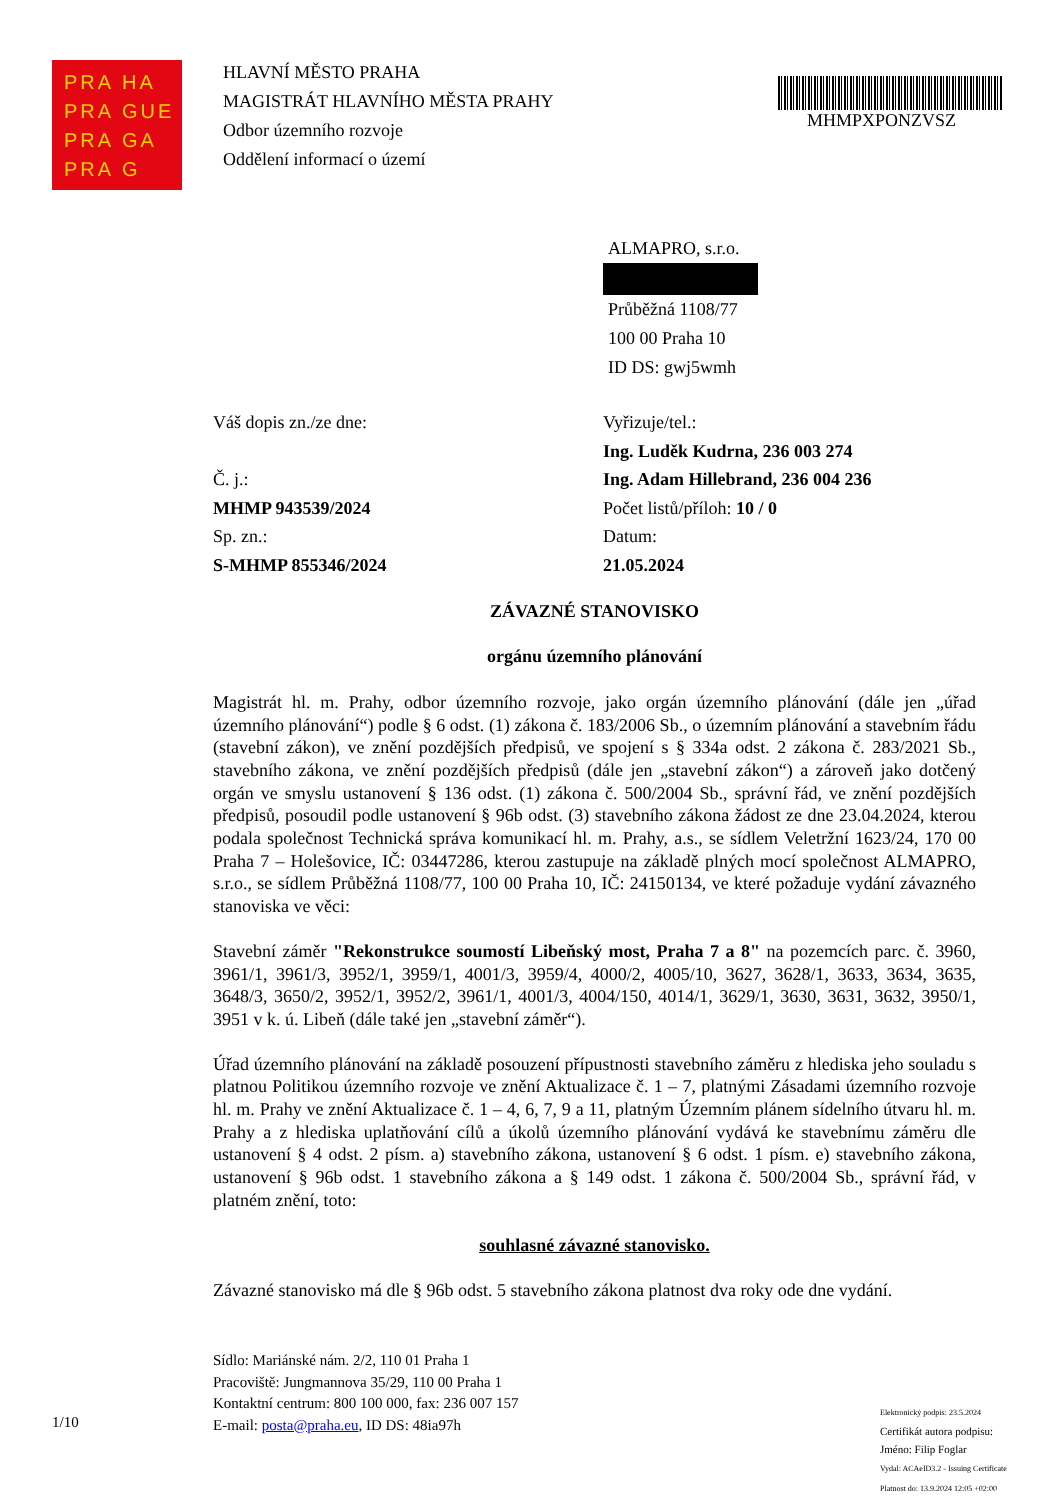PRA HA
PRA GUE
PRA GA
PRA G
HLAVNÍ MĚSTO PRAHA
MAGISTRÁT HLAVNÍHO MĚSTA PRAHY
Odbor územního rozvoje
Oddělení informací o území
MHMPXPONZVSZ
ALMAPRO, s.r.o.
Průběžná 1108/77
100 00 Praha 10
ID DS: gwj5wmh
Váš dopis zn./ze dne:
Č. j.:
MHMP 943539/2024
Sp. zn.:
S-MHMP 855346/2024
Vyřizuje/tel.:
Ing. Luděk Kudrna, 236 003 274
Ing. Adam Hillebrand, 236 004 236
Počet listů/příloh: 10 / 0
Datum:
21.05.2024
ZÁVAZNÉ STANOVISKO
orgánu územního plánování
Magistrát hl. m. Prahy, odbor územního rozvoje, jako orgán územního plánování (dále jen „úřad územního plánování“) podle § 6 odst. (1) zákona č. 183/2006 Sb., o územním plánování a stavebním řádu (stavební zákon), ve znění pozdějších předpisů, ve spojení s § 334a odst. 2 zákona č. 283/2021 Sb., stavebního zákona, ve znění pozdějších předpisů (dále jen „stavební zákon“) a zároveň jako dotčený orgán ve smyslu ustanovení § 136 odst. (1) zákona č. 500/2004 Sb., správní řád, ve znění pozdějších předpisů, posoudil podle ustanovení § 96b odst. (3) stavebního zákona žádost ze dne 23.04.2024, kterou podala společnost Technická správa komunikací hl. m. Prahy, a.s., se sídlem Veletržní 1623/24, 170 00 Praha 7 – Holešovice, IČ: 03447286, kterou zastupuje na základě plných mocí společnost ALMAPRO, s.r.o., se sídlem Průběžná 1108/77, 100 00 Praha 10, IČ: 24150134, ve které požaduje vydání závazného stanoviska ve věci:
Stavební záměr "Rekonstrukce soumostí Libeňský most, Praha 7 a 8" na pozemcích parc. č. 3960, 3961/1, 3961/3, 3952/1, 3959/1, 4001/3, 3959/4, 4000/2, 4005/10, 3627, 3628/1, 3633, 3634, 3635, 3648/3, 3650/2, 3952/1, 3952/2, 3961/1, 4001/3, 4004/150, 4014/1, 3629/1, 3630, 3631, 3632, 3950/1, 3951 v k. ú. Libeň (dále také jen „stavební záměr“).
Úřad územního plánování na základě posouzení přípustnosti stavebního záměru z hlediska jeho souladu s platnou Politikou územního rozvoje ve znění Aktualizace č. 1 – 7, platnými Zásadami územního rozvoje hl. m. Prahy ve znění Aktualizace č. 1 – 4, 6, 7, 9 a 11, platným Územním plánem sídelního útvaru hl. m. Prahy a z hlediska uplatňování cílů a úkolů územního plánování vydává ke stavebnímu záměru dle ustanovení § 4 odst. 2 písm. a) stavebního zákona, ustanovení § 6 odst. 1 písm. e) stavebního zákona, ustanovení § 96b odst. 1 stavebního zákona a § 149 odst. 1 zákona č. 500/2004 Sb., správní řád, v platném znění, toto:
souhlasné závazné stanovisko.
Závazné stanovisko má dle § 96b odst. 5 stavebního zákona platnost dva roky ode dne vydání.
Sídlo: Mariánské nám. 2/2, 110 01 Praha 1
Pracoviště: Jungmannova 35/29, 110 00 Praha 1
Kontaktní centrum: 800 100 000, fax: 236 007 157
E-mail: posta@praha.eu, ID DS: 48ia97h
1/10
Elektronický podpis: 23.5.2024
Certifikát autora podpisu:
Jméno: Filip Foglar
Vydal: ACAeID3.2 - Issuing Certificate
Platnost do: 13.9.2024 12:05 +02:00